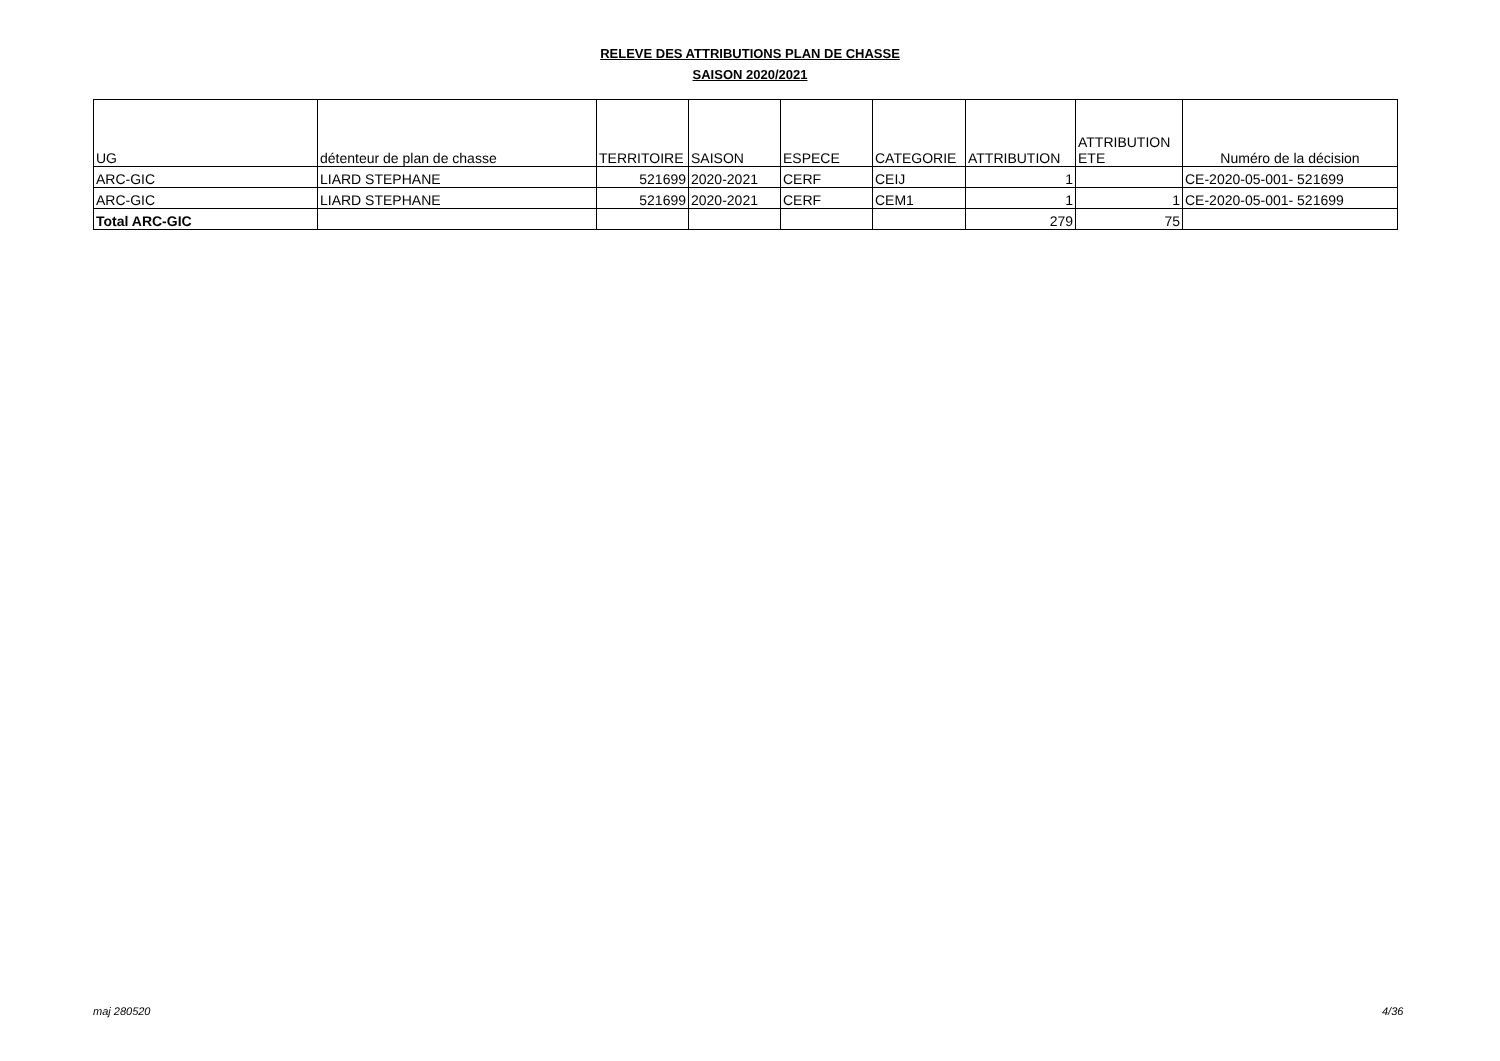RELEVE DES ATTRIBUTIONS PLAN DE CHASSE
SAISON 2020/2021
| UG | détenteur de plan de chasse | TERRITOIRE | SAISON | ESPECE | CATEGORIE | ATTRIBUTION | ATTRIBUTION ETE | Numéro de la décision |
| --- | --- | --- | --- | --- | --- | --- | --- | --- |
| ARC-GIC | LIARD STEPHANE | 521699 | 2020-2021 | CERF | CEIJ | 1 | | CE-2020-05-001- 521699 |
| ARC-GIC | LIARD STEPHANE | 521699 | 2020-2021 | CERF | CEM1 | 1 | 1 | CE-2020-05-001- 521699 |
| Total ARC-GIC | | | | | | 279 | 75 | |
maj 280520 4/36